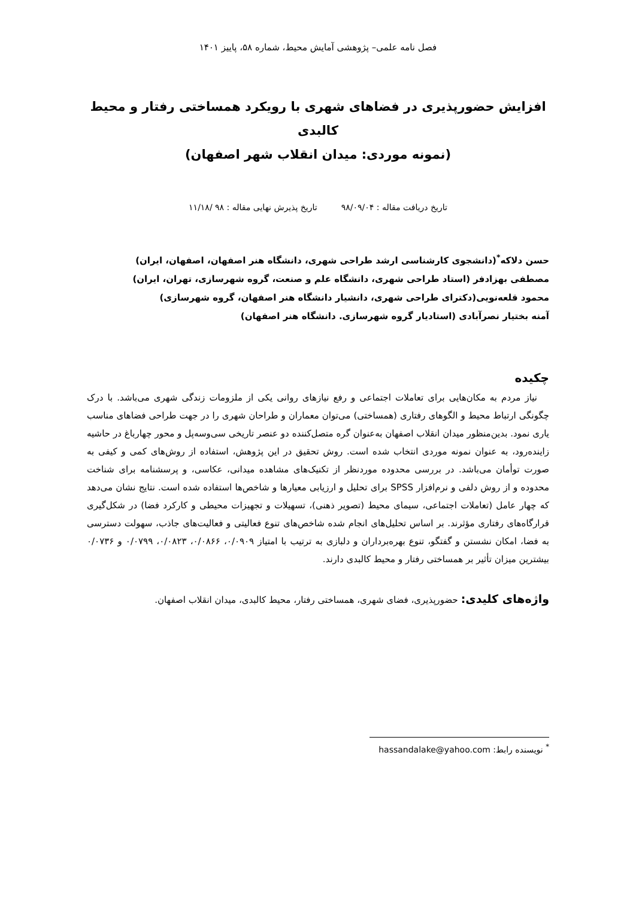فصل نامه علمی– پژوهشی آمایش محیط، شماره ۵۸، پاییز ۱۴۰۱
افزایش حضورپذیری در فضاهای شهری با رویکرد همساختی رفتار و محیط کالبدی
(نمونه موردی: میدان انقلاب شهر اصفهان)
تاریخ دریافت مقاله : ۹۸/۰۹/۰۴ تاریخ پذیرش نهایی مقاله : ۹۸ /۱۱/۱۸
حسن دلاکه<sup>*</sup>(دانشجوی کارشناسی ارشد طراحی شهری، دانشگاه هنر اصفهان، اصفهان، ایران)
مصطفی بهزادفر (استاد طراحی شهری، دانشگاه علم و صنعت، گروه شهرسازی، تهران، ایران)
محمود قلعه‌نویی(دکترای طراحی شهری، دانشیار دانشگاه هنر اصفهان، گروه شهرسازی)
آمنه بختیار نصرآبادی (استادیار گروه شهرسازی. دانشگاه هنر اصفهان)
چکیده
نیاز مردم به مکان‌هایی برای تعاملات اجتماعی و رفع نیازهای روانی یکی از ملزومات زندگی شهری می‌باشد. با درک چگونگی ارتباط محیط و الگوهای رفتاری (همساختی) می‌توان معماران و طراحان شهری را در جهت طراحی فضاهای مناسب یاری نمود. بدین‌منظور میدان انقلاب اصفهان به‌عنوان گره متصل‌کننده دو عنصر تاریخی سی‌وسه‌پل و محور چهارباغ در حاشیه زاینده‌رود، به عنوان نمونه موردی انتخاب شده است. روش تحقیق در این پژوهش، استفاده از روش‌های کمی و کیفی به صورت توأمان می‌باشد. در بررسی محدوده موردنظر از تکنیک‌های مشاهده میدانی، عکاسی، و پرسشنامه برای شناخت محدوده و از روش دلفی و نرم‌افزار SPSS برای تحلیل و ارزیابی معیارها و شاخص‌ها استفاده شده است. نتایج نشان می‌دهد که چهار عامل (تعاملات اجتماعی، سیمای محیط (تصویر ذهنی)، تسهیلات و تجهیزات محیطی و کارکرد فضا) در شکل‌گیری قرارگاه‌های رفتاری مؤثرند. بر اساس تحلیل‌های انجام شده شاخص‌های تنوع فعالیتی و فعالیت‌های جاذب، سهولت دسترسی به فضا، امکان نشستن و گفتگو، تنوع بهره‌برداران و دلبازی به ترتیب با امتیاز ۰/۰۹۰۹، ۰/۰۸۶۶، ۰/۰۸۲۳، ۰/۰۷۹۹ و ۰/۰۷۳۶ بیشترین میزان تأثیر بر همساختی رفتار و محیط کالبدی دارند.
واژه‌های کلیدی: حضورپذیری، فضای شهری، همساختی رفتار، محیط کالبدی، میدان انقلاب اصفهان.
<sup>*</sup> نویسنده رابط: hassandalake@yahoo.com